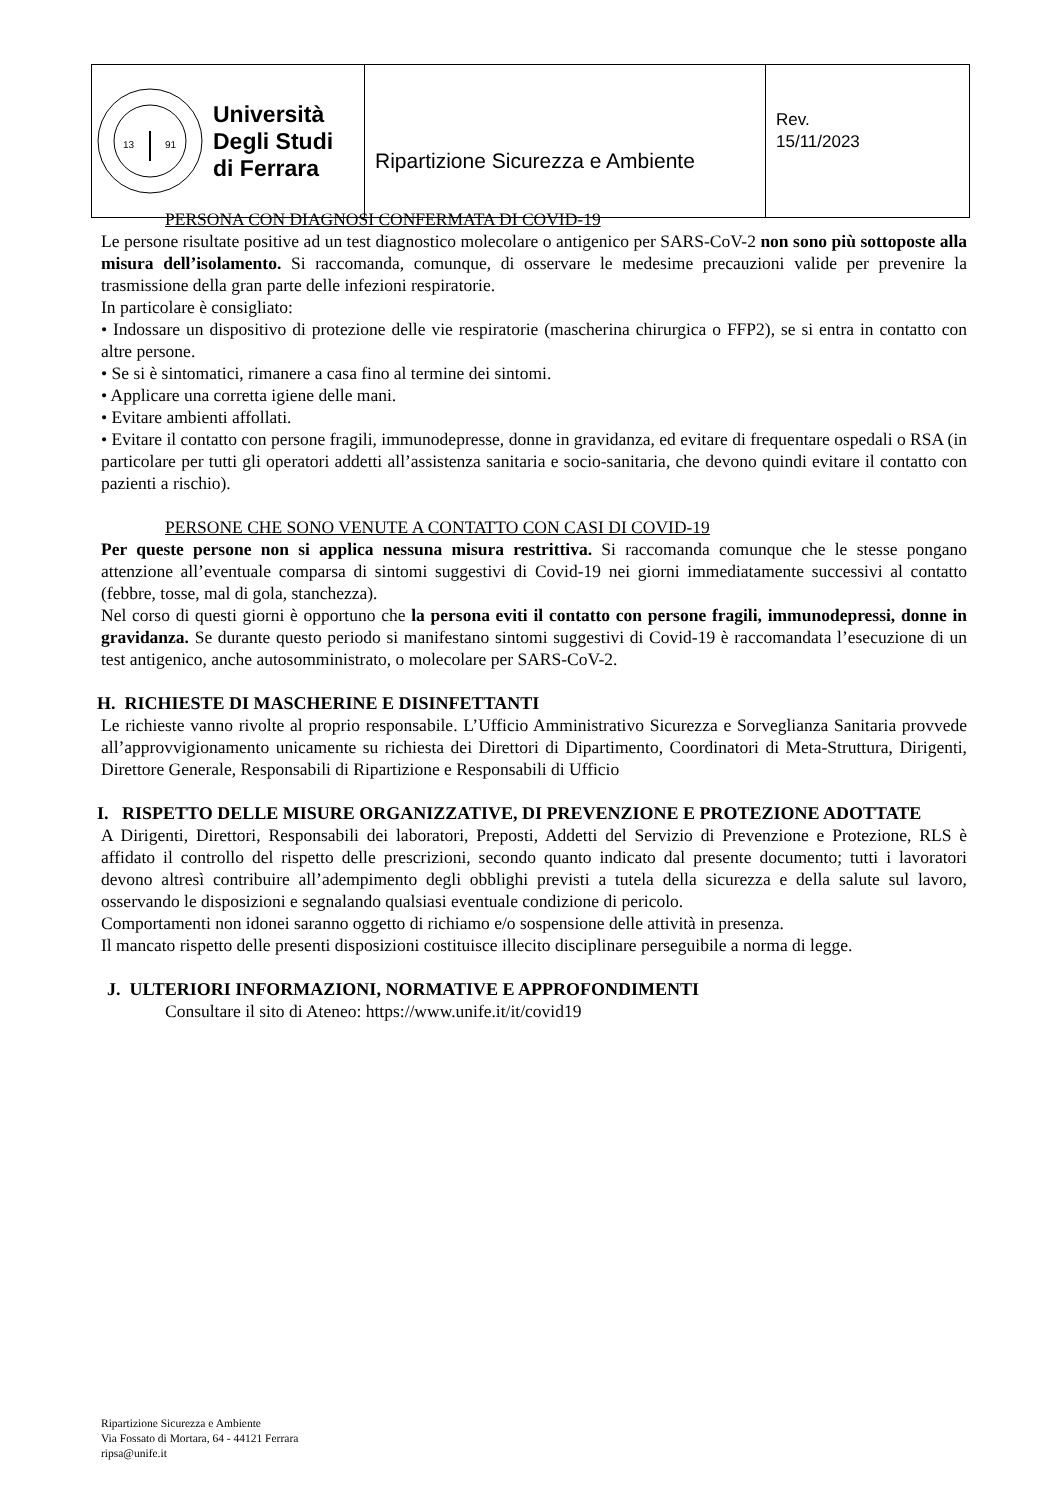| 13 91 Università Degli Studi di Ferrara | Ripartizione Sicurezza e Ambiente | Rev. 15/11/2023 |
PERSONA CON DIAGNOSI CONFERMATA DI COVID-19
Le persone risultate positive ad un test diagnostico molecolare o antigenico per SARS-CoV-2 non sono più sottoposte alla misura dell’isolamento. Si raccomanda, comunque, di osservare le medesime precauzioni valide per prevenire la trasmissione della gran parte delle infezioni respiratorie.
In particolare è consigliato:
• Indossare un dispositivo di protezione delle vie respiratorie (mascherina chirurgica o FFP2), se si entra in contatto con altre persone.
• Se si è sintomatici, rimanere a casa fino al termine dei sintomi.
• Applicare una corretta igiene delle mani.
• Evitare ambienti affollati.
• Evitare il contatto con persone fragili, immunodepresse, donne in gravidanza, ed evitare di frequentare ospedali o RSA (in particolare per tutti gli operatori addetti all’assistenza sanitaria e socio-sanitaria, che devono quindi evitare il contatto con pazienti a rischio).
PERSONE CHE SONO VENUTE A CONTATTO CON CASI DI COVID-19
Per queste persone non si applica nessuna misura restrittiva. Si raccomanda comunque che le stesse pongano attenzione all’eventuale comparsa di sintomi suggestivi di Covid-19 nei giorni immediatamente successivi al contatto (febbre, tosse, mal di gola, stanchezza).
Nel corso di questi giorni è opportuno che la persona eviti il contatto con persone fragili, immunodepressi, donne in gravidanza. Se durante questo periodo si manifestano sintomi suggestivi di Covid-19 è raccomandata l’esecuzione di un test antigenico, anche autosomministrato, o molecolare per SARS-CoV-2.
H. RICHIESTE DI MASCHERINE E DISINFETTANTI
Le richieste vanno rivolte al proprio responsabile. L’Ufficio Amministrativo Sicurezza e Sorveglianza Sanitaria provvede all’approvvigionamento unicamente su richiesta dei Direttori di Dipartimento, Coordinatori di Meta-Struttura, Dirigenti, Direttore Generale, Responsabili di Ripartizione e Responsabili di Ufficio
I. RISPETTO DELLE MISURE ORGANIZZATIVE, DI PREVENZIONE E PROTEZIONE ADOTTATE
A Dirigenti, Direttori, Responsabili dei laboratori, Preposti, Addetti del Servizio di Prevenzione e Protezione, RLS è affidato il controllo del rispetto delle prescrizioni, secondo quanto indicato dal presente documento; tutti i lavoratori devono altresì contribuire all’adempimento degli obblighi previsti a tutela della sicurezza e della salute sul lavoro, osservando le disposizioni e segnalando qualsiasi eventuale condizione di pericolo.
Comportamenti non idonei saranno oggetto di richiamo e/o sospensione delle attività in presenza.
Il mancato rispetto delle presenti disposizioni costituisce illecito disciplinare perseguibile a norma di legge.
J. ULTERIORI INFORMAZIONI, NORMATIVE E APPROFONDIMENTI
Consultare il sito di Ateneo: https://www.unife.it/it/covid19
Ripartizione Sicurezza e Ambiente
Via Fossato di Mortara, 64 - 44121 Ferrara
ripsa@unife.it